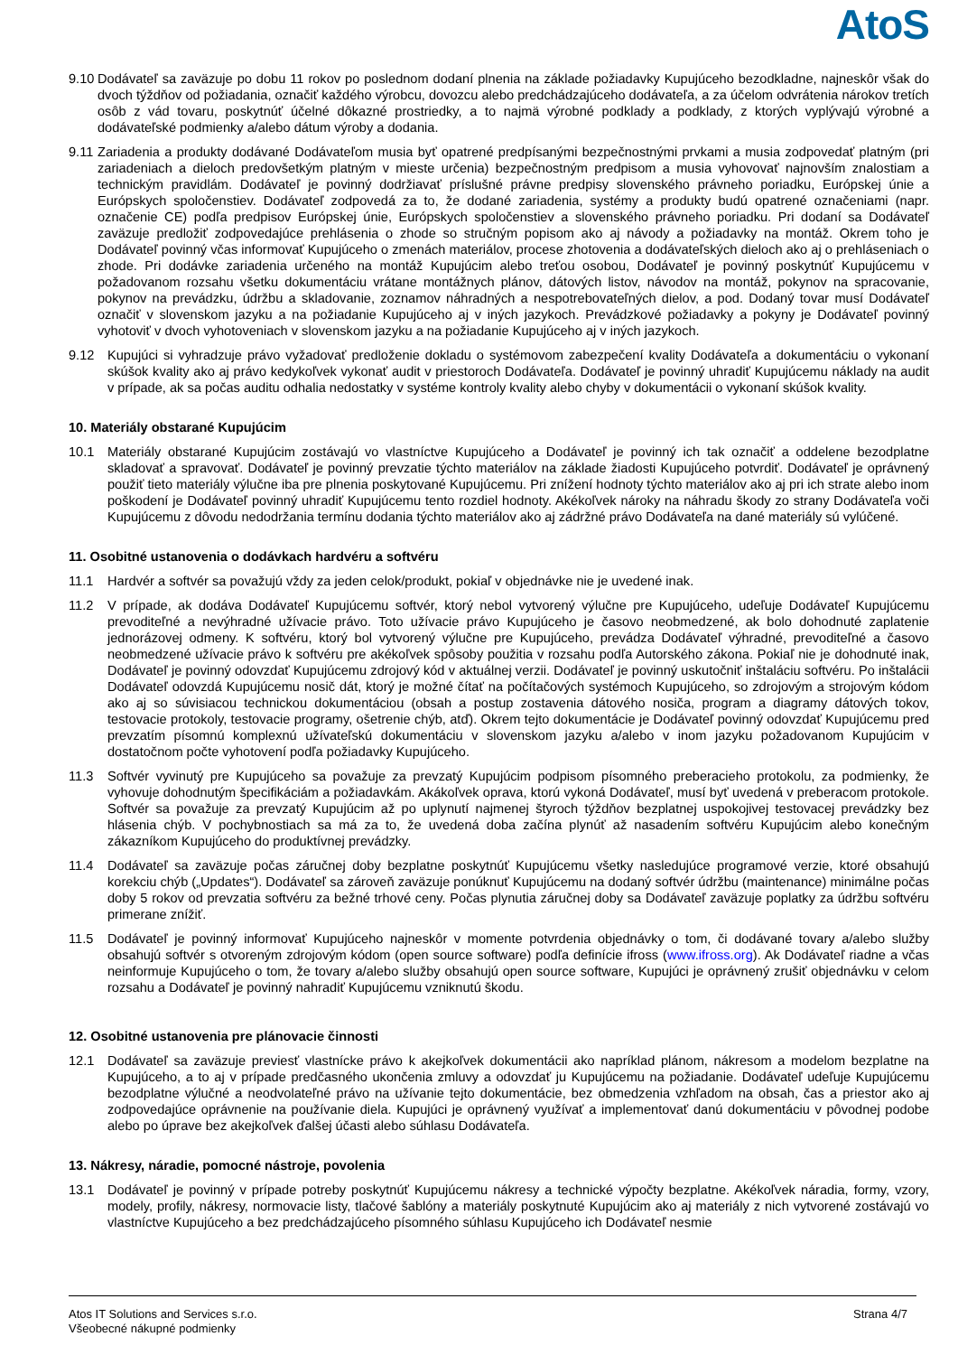AtoS
9.10
Dodávateľ sa zaväzuje po dobu 11 rokov po poslednom dodaní plnenia na základe požiadavky Kupujúceho bezodkladne, najneskôr však do dvoch týždňov od požiadania, označiť každého výrobcu, dovozcu alebo predchádzajúceho dodávateľa, a za účelom odvrátenia nárokov tretích osôb z vád tovaru, poskytnúť účelné dôkazné prostriedky, a to najmä výrobné podklady a podklady, z ktorých vyplývajú výrobné a dodávateľské podmienky a/alebo dátum výroby a dodania.
9.11
Zariadenia a produkty dodávané Dodávateľom musia byť opatrené predpísanými bezpečnostnými prvkami a musia zodpovedať platným (pri zariadeniach a dieloch predovšetkým platným v mieste určenia) bezpečnostným predpisom a musia vyhovovať najnovším znalostiam a technickým pravidlám. Dodávateľ je povinný dodržiavať príslušné právne predpisy slovenského právneho poriadku, Európskej únie a Európskych spoločenstiev. Dodávateľ zodpovedá za to, že dodané zariadenia, systémy a produkty budú opatrené označeniami (napr. označenie CE) podľa predpisov Európskej únie, Európskych spoločenstiev a slovenského právneho poriadku. Pri dodaní sa Dodávateľ zaväzuje predložiť zodpovedajúce prehlásenia o zhode so stručným popisom ako aj návody a požiadavky na montáž. Okrem toho je Dodávateľ povinný včas informovať Kupujúceho o zmenách materiálov, procese zhotovenia a dodávateľských dieloch ako aj o prehláseniach o zhode. Pri dodávke zariadenia určeného na montáž Kupujúcim alebo treťou osobou, Dodávateľ je povinný poskytnúť Kupujúcemu v požadovanom rozsahu všetku dokumentáciu vrátane montážnych plánov, dátových listov, návodov na montáž, pokynov na spracovanie, pokynov na prevádzku, údržbu a skladovanie, zoznamov náhradných a nespotrebovateľných dielov, a pod. Dodaný tovar musí Dodávateľ označiť v slovenskom jazyku a na požiadanie Kupujúceho aj v iných jazykoch. Prevádzkové požiadavky a pokyny je Dodávateľ povinný vyhotoviť v dvoch vyhotoveniach v slovenskom jazyku a na požiadanie Kupujúceho aj v iných jazykoch.
9.12 Kupujúci si vyhradzuje právo vyžadovať predloženie dokladu o systémovom zabezpečení kvality Dodávateľa a dokumentáciu o vykonaní skúšok kvality ako aj právo kedykoľvek vykonať audit v priestoroch Dodávateľa. Dodávateľ je povinný uhradiť Kupujúcemu náklady na audit v prípade, ak sa počas auditu odhalia nedostatky v systéme kontroly kvality alebo chyby v dokumentácii o vykonaní skúšok kvality.
10. Materiály obstarané Kupujúcim
10.1 Materiály obstarané Kupujúcim zostávajú vo vlastníctve Kupujúceho a Dodávateľ je povinný ich tak označiť a oddelene bezodplatne skladovať a spravovať. Dodávateľ je povinný prevzatie týchto materiálov na základe žiadosti Kupujúceho potvrdiť. Dodávateľ je oprávnený použiť tieto materiály výlučne iba pre plnenia poskytované Kupujúcemu. Pri znížení hodnoty týchto materiálov ako aj pri ich strate alebo inom poškodení je Dodávateľ povinný uhradiť Kupujúcemu tento rozdiel hodnoty. Akékoľvek nároky na náhradu škody zo strany Dodávateľa voči Kupujúcemu z dôvodu nedodržania termínu dodania týchto materiálov ako aj zádržné právo Dodávateľa na dané materiály sú vylúčené.
11. Osobitné ustanovenia o dodávkach hardvéru a softvéru
11.1 Hardvér a softvér sa považujú vždy za jeden celok/produkt, pokiaľ v objednávke nie je uvedené inak.
11.2 V prípade, ak dodáva Dodávateľ Kupujúcemu softvér, ktorý nebol vytvorený výlučne pre Kupujúceho, udeľuje Dodávateľ Kupujúcemu prevoditeľné a nevýhradné užívacie právo. Toto užívacie právo Kupujúceho je časovo neobmedzené, ak bolo dohodnuté zaplatenie jednorázovej odmeny. K softvéru, ktorý bol vytvorený výlučne pre Kupujúceho, prevádza Dodávateľ výhradné, prevoditeľné a časovo neobmedzené užívacie právo k softvéru pre akékoľvek spôsoby použitia v rozsahu podľa Autorského zákona. Pokiaľ nie je dohodnuté inak, Dodávateľ je povinný odovzdať Kupujúcemu zdrojový kód v aktuálnej verzii. Dodávateľ je povinný uskutočniť inštaláciu softvéru. Po inštalácii Dodávateľ odovzdá Kupujúcemu nosič dát, ktorý je možné čítať na počítačových systémoch Kupujúceho, so zdrojovým a strojovým kódom ako aj so súvisiacou technickou dokumentáciou (obsah a postup zostavenia dátového nosiča, program a diagramy dátových tokov, testovacie protokoly, testovacie programy, ošetrenie chýb, atď). Okrem tejto dokumentácie je Dodávateľ povinný odovzdať Kupujúcemu pred prevzatím písomnú komplexnú užívateľskú dokumentáciu v slovenskom jazyku a/alebo v inom jazyku požadovanom Kupujúcim v dostatočnom počte vyhotovení podľa požiadavky Kupujúceho.
11.3 Softvér vyvinutý pre Kupujúceho sa považuje za prevzatý Kupujúcim podpisom písomného preberacieho protokolu, za podmienky, že vyhovuje dohodnutým špecifikáciám a požiadavkám. Akákoľvek oprava, ktorú vykoná Dodávateľ, musí byť uvedená v preberacom protokole. Softvér sa považuje za prevzatý Kupujúcim až po uplynutí najmenej štyroch týždňov bezplatnej uspokojivej testovacej prevádzky bez hlásenia chýb. V pochybnostiach sa má za to, že uvedená doba začína plynúť až nasadením softvéru Kupujúcim alebo konečným zákazníkom Kupujúceho do produktívnej prevádzky.
11.4 Dodávateľ sa zaväzuje počas záručnej doby bezplatne poskytnúť Kupujúcemu všetky nasledujúce programové verzie, ktoré obsahujú korekciu chýb („Updates“). Dodávateľ sa zároveň zaväzuje ponúknuť Kupujúcemu na dodaný softvér údržbu (maintenance) minimálne počas doby 5 rokov od prevzatia softvéru za bežné trhové ceny. Počas plynutia záručnej doby sa Dodávateľ zaväzuje poplatky za údržbu softvéru primerane znížiť.
11.5 Dodávateľ je povinný informovať Kupujúceho najneskôr v momente potvrdenia objednávky o tom, či dodávané tovary a/alebo služby obsahujú softvér s otvoreným zdrojovým kódom (open source software) podľa definície ifross (www.ifross.org). Ak Dodávateľ riadne a včas neinformuje Kupujúceho o tom, že tovary a/alebo služby obsahujú open source software, Kupujúci je oprávnený zrušiť objednávku v celom rozsahu a Dodávateľ je povinný nahradiť Kupujúcemu vzniknutú škodu.
12. Osobitné ustanovenia pre plánovacie činnosti
12.1 Dodávateľ sa zaväzuje previesť vlastnícke právo k akejkoľvek dokumentácii ako napríklad plánom, nákresom a modelom bezplatne na Kupujúceho, a to aj v prípade predčasného ukončenia zmluvy a odovzdať ju Kupujúcemu na požiadanie. Dodávateľ udeľuje Kupujúcemu bezodplatne výlučné a neodvolateľné právo na užívanie tejto dokumentácie, bez obmedzenia vzhľadom na obsah, čas a priestor ako aj zodpovedajúce oprávnenie na používanie diela. Kupujúci je oprávnený využívať a implementovať danú dokumentáciu v pôvodnej podobe alebo po úprave bez akejkoľvek ďalšej účasti alebo súhlasu Dodávateľa.
13. Nákresy, náradie, pomocné nástroje, povolenia
13.1 Dodávateľ je povinný v prípade potreby poskytnúť Kupujúcemu nákresy a technické výpočty bezplatne. Akékoľvek náradia, formy, vzory, modely, profily, nákresy, normovacie listy, tlačové šablóny a materiály poskytnuté Kupujúcim ako aj materiály z nich vytvorené zostávajú vo vlastníctve Kupujúceho a bez predchádzajúceho písomného súhlasu Kupujúceho ich Dodávateľ nesmie
Atos IT Solutions and Services s.r.o.
Všeobecné nákupné podmienky
Strana 4/7